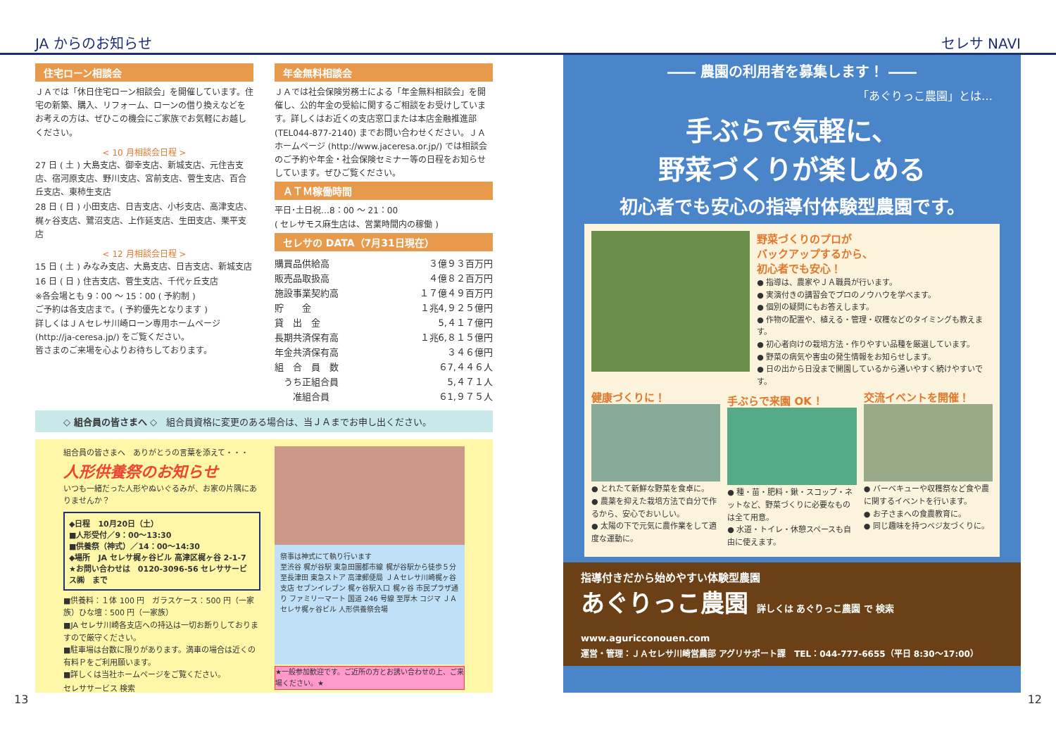JA からのお知らせ セレサ NAVI
住宅ローン相談会
ＪＡでは「休日住宅ローン相談会」を開催しています。住宅の新築、購入、リフォーム、ローンの借り換えなどをお考えの方は、ぜひこの機会にご家族でお気軽にお越しください。
< 10 月相談会日程 >
27 日 ( 土 ) 大島支店、御幸支店、新城支店、元住吉支店、宿河原支店、野川支店、宮前支店、菅生支店、百合丘支店、東柿生支店
28 日 ( 日 ) 小田支店、日吉支店、小杉支店、高津支店、梶ヶ谷支店、鷺沼支店、上作延支店、生田支店、栗平支店
< 12 月相談会日程 >
15 日 ( 土 ) みなみ支店、大島支店、日吉支店、新城支店
16 日 ( 日 ) 住吉支店、菅生支店、千代ヶ丘支店
※各会場とも 9：00 ～ 15：00 ( 予約制 )
ご予約は各支店まで。( 予約優先となります )
詳しくはＪＡセレサ川崎ローン専用ホームページ (http://ja-ceresa.jp/) をご覧ください。
皆さまのご来場を心よりお待ちしております。
年金無料相談会
ＪＡでは社会保険労務士による「年金無料相談会」を開催し、公的年金の受給に関するご相談をお受けしています。詳しくはお近くの支店窓口または本店金融推進部 (TEL044-877-2140) までお問い合わせください。ＪＡホームページ (http://www.jaceresa.or.jp/) では相談会のご予約や年金・社会保険セミナー等の日程をお知らせしています。ぜひご覧ください。
ＡＴＭ稼働時間
平日･土日祝…8：00 ～ 21：00
( セレサモス麻生店は、営業時間内の稼働 )
セレサの DATA（7月31日現在）
| 購買品供給高 | ３億９３百万円 |
| 販売品取扱高 | ４億８２百万円 |
| 施設事業契約高 | １７億４９百万円 |
| 貯 金 | １兆4,９２５億円 |
| 貸 出 金 | 5,４１７億円 |
| 長期共済保有高 | １兆6,８１５億円 |
| 年金共済保有高 | ３４６億円 |
| 組 合 員 数 | ６7,４４６人 |
| うち正組合員 | 5,４７１人 |
| 准組合員 | ６1,９７５人 |
◇ 組合員の皆さまへ ◇　組合員資格に変更のある場合は、当ＪＡまでお申し出ください。
組合員の皆さまへ　ありがとうの言葉を添えて・・・
人形供養祭のお知らせ
いつも一緒だった人形やぬいぐるみが、お家の片隅にありませんか？
◆日程　10月20日（土）
■人形受付／9：00～13:30
■供養祭（神式）／14：00～14:30
◆場所　JA セレサ梶ヶ谷ビル 高津区梶ヶ谷 2-1-7
★お問い合わせは　0120-3096-56 セレササービス㈱　まで
■供養料：１体 100 円　ガラスケース：500 円（一家族）ひな壇：500 円（一家族）
■JA セレサ川崎各支店への持込は一切お断りしておりますので厳守ください。
■駐車場は台数に限りがあります。満車の場合は近くの有料Ｐをご利用願います。
■詳しくは当社ホームページをご覧ください。
セレササービス 検索
祭事は神式にて執り行います
至渋谷 梶が谷駅 東急田園都市線 梶が谷駅から徒歩５分 至長津田 東急ストア 高津郵便局 ＪＡセレサ川崎梶ヶ谷支店 セブンイレブン 梶ヶ谷駅入口 梶ヶ谷 市民プラザ通り ファミリーマート 国道 246 号線 至厚木 コジマ ＪＡセレサ梶ヶ谷ビル 人形供養祭会場
★一般参加歓迎です。ご近所の方とお誘い合わせの上、ご来場ください。★
―― 農園の利用者を募集します！ ――
「あぐりっこ農園」とは…
手ぶらで気軽に、
野菜づくりが楽しめる
初心者でも安心の指導付体験型農園です。
野菜づくりのプロが
バックアップするから、
初心者でも安心！
● 指導は、農家やＪＡ職員が行います。
● 実演付きの講習会でプロのノウハウを学べます。
● 個別の疑問にもお答えします。
● 作物の配置や、植える・管理・収穫などのタイミングも教えます。
● 初心者向けの栽培方法・作りやすい品種を厳選しています。
● 野菜の病気や害虫の発生情報をお知らせします。
● 日の出から日没まで開園しているから通いやすく続けやすいです。
健康づくりに！
● とれたて新鮮な野菜を食卓に。
● 農薬を抑えた栽培方法で自分で作るから、安心でおいしい。
● 太陽の下で元気に農作業をして適度な運動に。
手ぶらで来園 OK ！
● 種・苗・肥料・鍬・スコップ・ネットなど、野菜づくりに必要なものは全て用意。
● 水道・トイレ・休憩スペースも自由に使えます。
交流イベントを開催！
● バーベキューや収穫祭など食や農に関するイベントを行います。
● お子さまへの食農教育に。
● 同じ趣味を持つベジ友づくりに。
指導付きだから始めやすい体験型農園
あぐりっこ農園 詳しくは あぐりっこ農園 で 検索 www.aguricconouen.com
運営・管理：ＪＡセレサ川崎営農部 アグリサポート課　TEL：044-777-6655（平日 8:30～17:00）
13 12